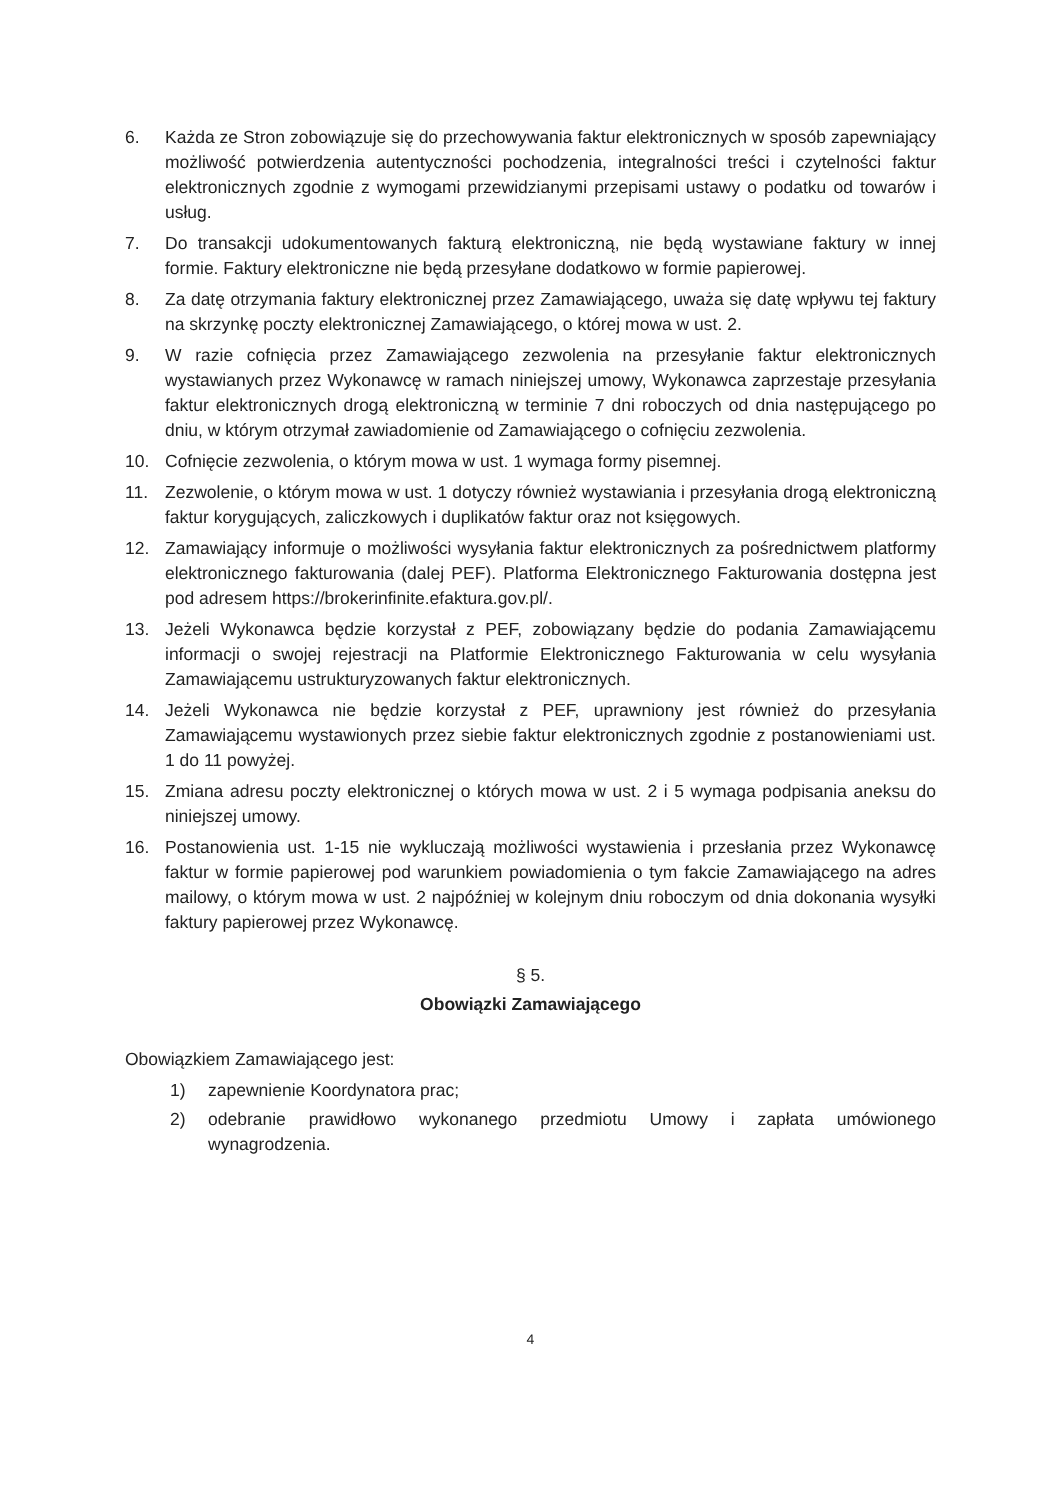6. Każda ze Stron zobowiązuje się do przechowywania faktur elektronicznych w sposób zapewniający możliwość potwierdzenia autentyczności pochodzenia, integralności treści i czytelności faktur elektronicznych zgodnie z wymogami przewidzianymi przepisami ustawy o podatku od towarów i usług.
7. Do transakcji udokumentowanych fakturą elektroniczną, nie będą wystawiane faktury w innej formie. Faktury elektroniczne nie będą przesyłane dodatkowo w formie papierowej.
8. Za datę otrzymania faktury elektronicznej przez Zamawiającego, uważa się datę wpływu tej faktury na skrzynkę poczty elektronicznej Zamawiającego, o której mowa w ust. 2.
9. W razie cofnięcia przez Zamawiającego zezwolenia na przesyłanie faktur elektronicznych wystawianych przez Wykonawcę w ramach niniejszej umowy, Wykonawca zaprzestaje przesyłania faktur elektronicznych drogą elektroniczną w terminie 7 dni roboczych od dnia następującego po dniu, w którym otrzymał zawiadomienie od Zamawiającego o cofnięciu zezwolenia.
10. Cofnięcie zezwolenia, o którym mowa w ust. 1 wymaga formy pisemnej.
11. Zezwolenie, o którym mowa w ust. 1 dotyczy również wystawiania i przesyłania drogą elektroniczną faktur korygujących, zaliczkowych i duplikatów faktur oraz not księgowych.
12. Zamawiający informuje o możliwości wysyłania faktur elektronicznych za pośrednictwem platformy elektronicznego fakturowania (dalej PEF). Platforma Elektronicznego Fakturowania dostępna jest pod adresem https://brokerinfinite.efaktura.gov.pl/.
13. Jeżeli Wykonawca będzie korzystał z PEF, zobowiązany będzie do podania Zamawiającemu informacji o swojej rejestracji na Platformie Elektronicznego Fakturowania w celu wysyłania Zamawiającemu ustrukturyzowanych faktur elektronicznych.
14. Jeżeli Wykonawca nie będzie korzystał z PEF, uprawniony jest również do przesyłania Zamawiającemu wystawionych przez siebie faktur elektronicznych zgodnie z postanowieniami ust. 1 do 11 powyżej.
15. Zmiana adresu poczty elektronicznej o których mowa w ust. 2 i 5 wymaga podpisania aneksu do niniejszej umowy.
16. Postanowienia ust. 1-15 nie wykluczają możliwości wystawienia i przesłania przez Wykonawcę faktur w formie papierowej pod warunkiem powiadomienia o tym fakcie Zamawiającego na adres mailowy, o którym mowa w ust. 2 najpóźniej w kolejnym dniu roboczym od dnia dokonania wysyłki faktury papierowej przez Wykonawcę.
§ 5.
Obowiązki Zamawiającego
Obowiązkiem Zamawiającego jest:
1) zapewnienie Koordynatora prac;
2) odebranie prawidłowo wykonanego przedmiotu Umowy i zapłata umówionego wynagrodzenia.
4